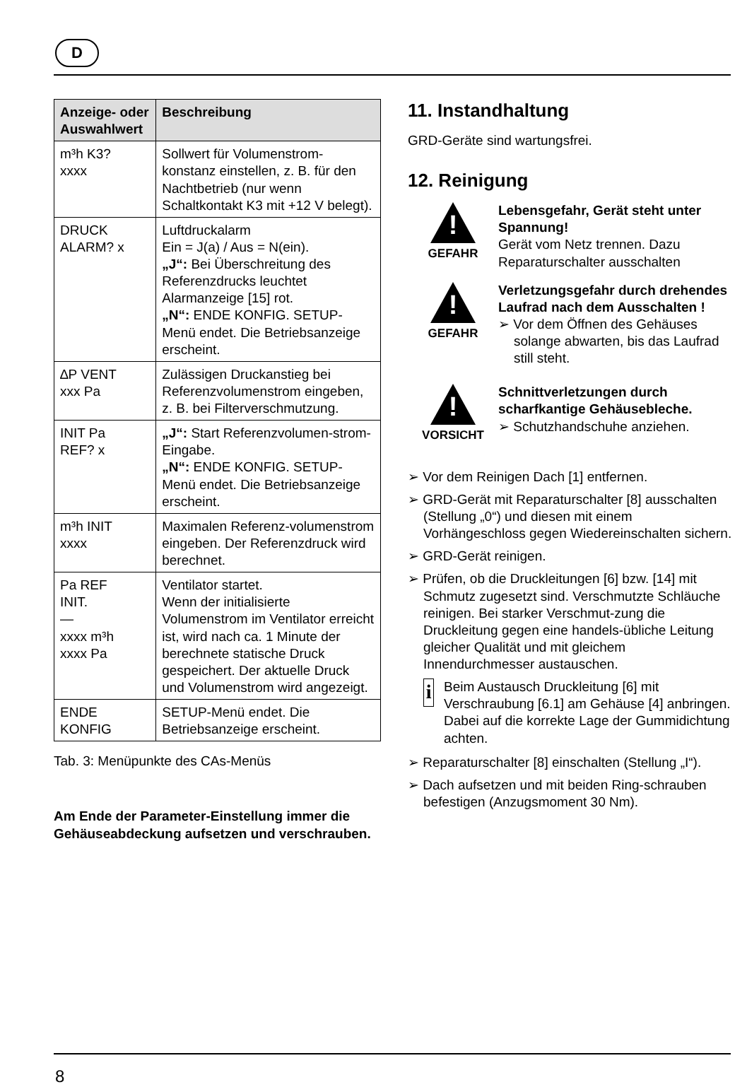D
| Anzeige- oder Auswahlwert | Beschreibung |
| --- | --- |
| m³h K3? xxxx | Sollwert für Volumenstrom-konstanz einstellen, z. B. für den Nachtbetrieb (nur wenn Schaltkontakt K3 mit +12 V belegt). |
| DRUCK ALARM? x | Luftdruckalarm Ein = J(a) / Aus = N(ein). „J“: Bei Überschreitung des Referenzdrucks leuchtet Alarmanzeige [15] rot. „N“: ENDE KONFIG. SETUP-Menü endet. Die Betriebsanzeige erscheint. |
| ∆P VENT xxx Pa | Zulässigen Druckanstieg bei Referenzvolumenstrom eingeben, z. B. bei Filterverschmutzung. |
| INIT Pa REF? x | „J“: Start Referenzvolumen-strom-Eingabe. „N“: ENDE KONFIG. SETUP-Menü endet. Die Betriebsanzeige erscheint. |
| m³h INIT xxxx | Maximalen Referenz-volumenstrom eingeben. Der Referenzdruck wird berechnet. |
| Pa REF INIT. — xxxx m³h xxxx Pa | Ventilator startet. Wenn der initialisierte Volumenstrom im Ventilator erreicht ist, wird nach ca. 1 Minute der berechnete statische Druck gespeichert. Der aktuelle Druck und Volumenstrom wird angezeigt. |
| ENDE KONFIG | SETUP-Menü endet. Die Betriebsanzeige erscheint. |
Tab. 3: Menüpunkte des CAs-Menüs
Am Ende der Parameter-Einstellung immer die Gehäuseabdeckung aufsetzen und verschrauben.
11. Instandhaltung
GRD-Geräte sind wartungsfrei.
12. Reinigung
!
GEFAHR
Lebensgefahr, Gerät steht unter Spannung!
Gerät vom Netz trennen. Dazu Reparaturschalter ausschalten
!
GEFAHR
Verletzungsgefahr durch drehendes Laufrad nach dem Ausschalten !
➢ Vor dem Öffnen des Gehäuses solange abwarten, bis das Laufrad still steht.
!
VORSICHT
Schnittverletzungen durch scharfkantige Gehäusebleche.
➢ Schutzhandschuhe anziehen.
➢ Vor dem Reinigen Dach [1] entfernen.
➢ GRD-Gerät mit Reparaturschalter [8] ausschalten (Stellung „0“) und diesen mit einem Vorhängeschloss gegen Wiedereinschalten sichern.
➢ GRD-Gerät reinigen.
➢ Prüfen, ob die Druckleitungen [6] bzw. [14] mit Schmutz zugesetzt sind. Verschmutzte Schläuche reinigen. Bei starker Verschmut-zung die Druckleitung gegen eine handels-übliche Leitung gleicher Qualität und mit gleichem Innendurchmesser austauschen.
i
Beim Austausch Druckleitung [6] mit Verschraubung [6.1] am Gehäuse [4] anbringen. Dabei auf die korrekte Lage der Gummidichtung achten.
➢ Reparaturschalter [8] einschalten (Stellung „I“).
➢ Dach aufsetzen und mit beiden Ring-schrauben befestigen (Anzugsmoment 30 Nm).
8